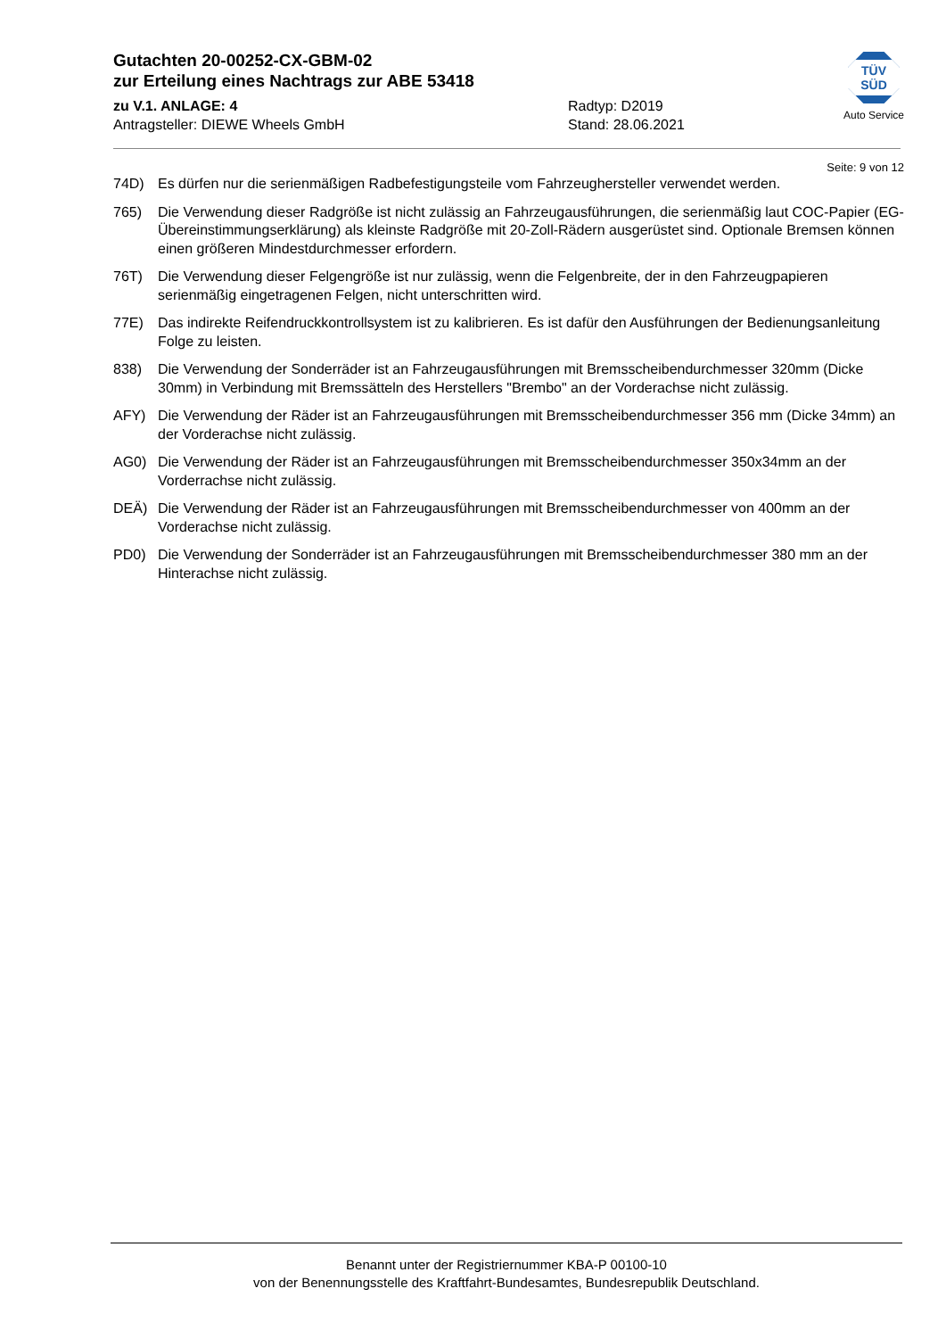Gutachten 20-00252-CX-GBM-02
zur Erteilung eines Nachtrags zur ABE 53418
zu V.1. ANLAGE: 4 Radtyp: D2019
Antragsteller: DIEWE Wheels GmbH Stand: 28.06.2021
TÜV SÜD
Auto Service
Seite: 9 von 12
74D) Es dürfen nur die serienmäßigen Radbefestigungsteile vom Fahrzeughersteller verwendet werden.
765) Die Verwendung dieser Radgröße ist nicht zulässig an Fahrzeugausführungen, die serienmäßig laut COC-Papier (EG-Übereinstimmungserklärung) als kleinste Radgröße mit 20-Zoll-Rädern ausgerüstet sind. Optionale Bremsen können einen größeren Mindestdurchmesser erfordern.
76T) Die Verwendung dieser Felgengröße ist nur zulässig, wenn die Felgenbreite, der in den Fahrzeugpapieren serienmäßig eingetragenen Felgen, nicht unterschritten wird.
77E) Das indirekte Reifendruckkontrollsystem ist zu kalibrieren. Es ist dafür den Ausführungen der Bedienungsanleitung Folge zu leisten.
838) Die Verwendung der Sonderräder ist an Fahrzeugausführungen mit Bremsscheibendurchmesser 320mm (Dicke 30mm) in Verbindung mit Bremssätteln des Herstellers "Brembo" an der Vorderachse nicht zulässig.
AFY) Die Verwendung der Räder ist an Fahrzeugausführungen mit Bremsscheibendurchmesser 356 mm (Dicke 34mm) an der Vorderachse nicht zulässig.
AG0) Die Verwendung der Räder ist an Fahrzeugausführungen mit Bremsscheibendurchmesser 350x34mm an der Vorderrachse nicht zulässig.
DEÄ) Die Verwendung der Räder ist an Fahrzeugausführungen mit Bremsscheibendurchmesser von 400mm an der Vorderachse nicht zulässig.
PD0) Die Verwendung der Sonderräder ist an Fahrzeugausführungen mit Bremsscheibendurchmesser 380 mm an der Hinterachse nicht zulässig.
Benannt unter der Registriernummer KBA-P 00100-10
von der Benennungsstelle des Kraftfahrt-Bundesamtes, Bundesrepublik Deutschland.